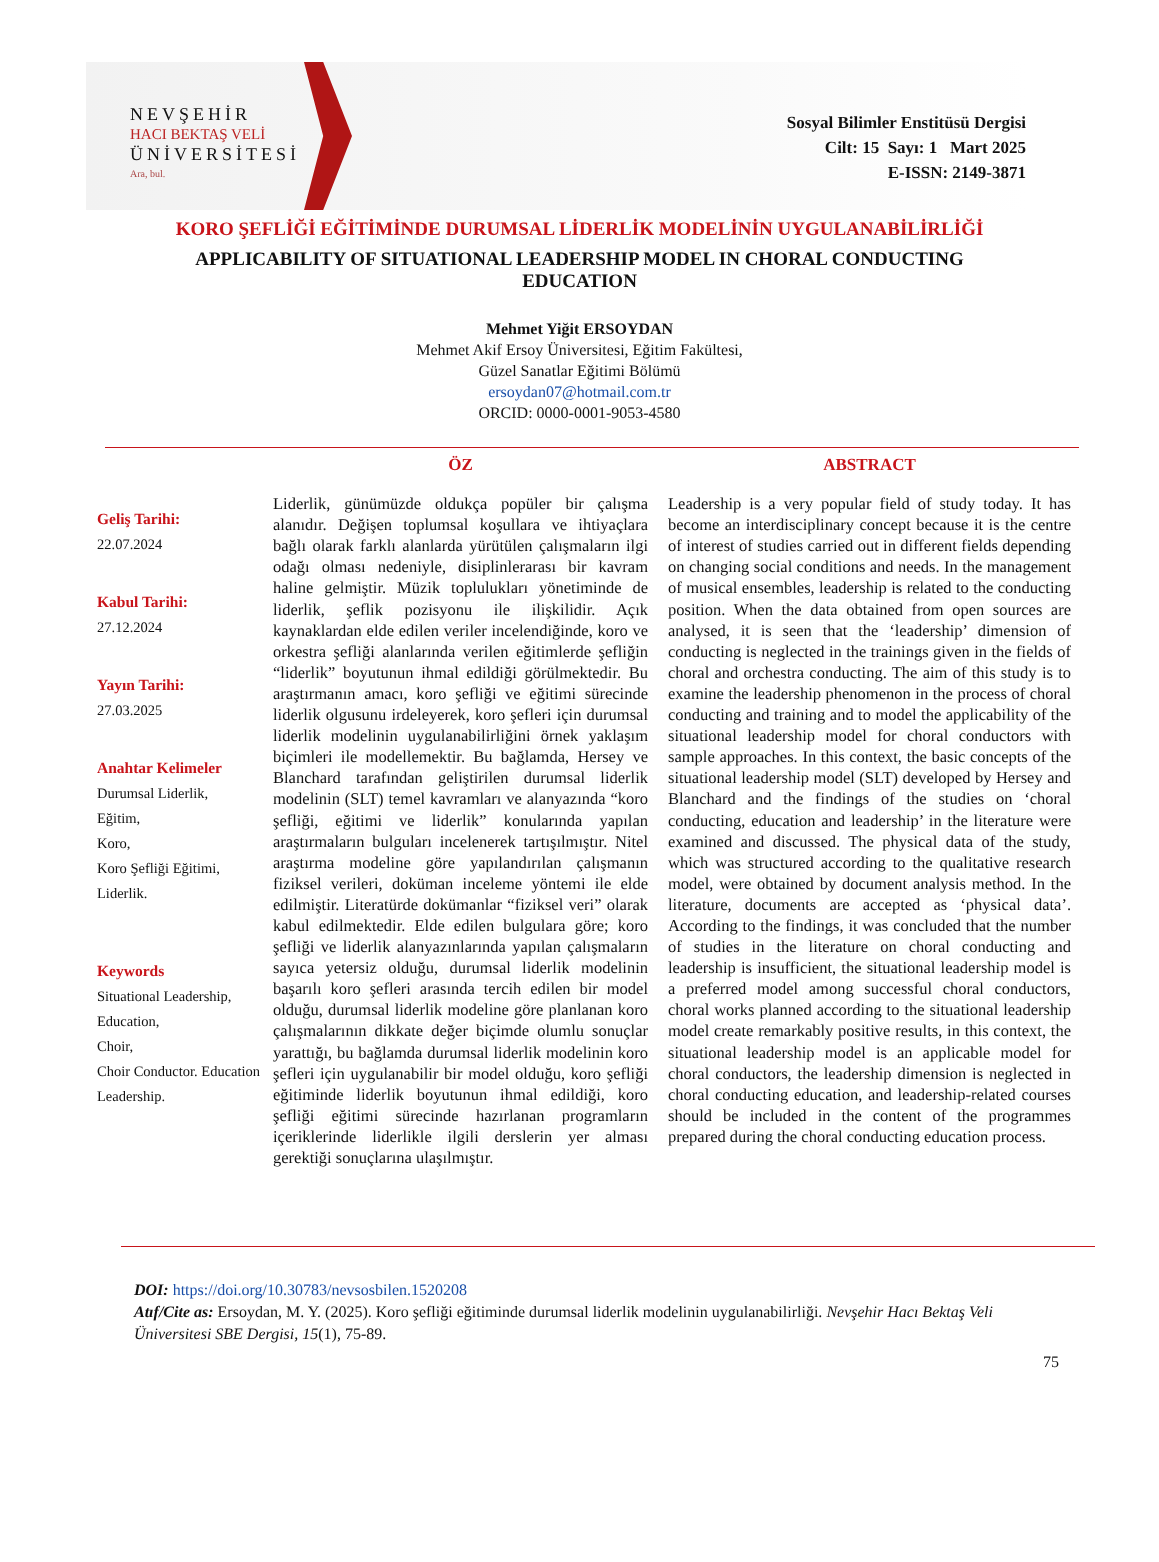NEVŞEHİR
HACI BEKTAŞ VELİ
ÜNİVERSİTESİ
Ara, bul.
Sosyal Bilimler Enstitüsü Dergisi
Cilt: 15 Sayı: 1 Mart 2025
E-ISSN: 2149-3871
KORO ŞEFLİĞİ EĞİTİMİNDE DURUMSAL LİDERLİK MODELİNİN UYGULANABİLİRLİĞİ
APPLICABILITY OF SITUATIONAL LEADERSHIP MODEL IN CHORAL CONDUCTING EDUCATION
Mehmet Yiğit ERSOYDAN
Mehmet Akif Ersoy Üniversitesi, Eğitim Fakültesi,
Güzel Sanatlar Eğitimi Bölümü
ersoydan07@hotmail.com.tr
ORCID: 0000-0001-9053-4580
Geliş Tarihi:
22.07.2024
Kabul Tarihi:
27.12.2024
Yayın Tarihi:
27.03.2025
Anahtar Kelimeler
Durumsal Liderlik,
Eğitim,
Koro,
Koro Şefliği Eğitimi,
Liderlik.
Keywords
Situational Leadership,
Education,
Choir,
Choir Conductor. Education
Leadership.
ÖZ
Liderlik, günümüzde oldukça popüler bir çalışma alanıdır. Değişen toplumsal koşullara ve ihtiyaçlara bağlı olarak farklı alanlarda yürütülen çalışmaların ilgi odağı olması nedeniyle, disiplinlerarası bir kavram haline gelmiştir. Müzik toplulukları yönetiminde de liderlik, şeflik pozisyonu ile ilişkilidir. Açık kaynaklardan elde edilen veriler incelendiğinde, koro ve orkestra şefliği alanlarında verilen eğitimlerde şefliğin “liderlik” boyutunun ihmal edildiği görülmektedir. Bu araştırmanın amacı, koro şefliği ve eğitimi sürecinde liderlik olgusunu irdeleyerek, koro şefleri için durumsal liderlik modelinin uygulanabilirliğini örnek yaklaşım biçimleri ile modellemektir. Bu bağlamda, Hersey ve Blanchard tarafından geliştirilen durumsal liderlik modelinin (SLT) temel kavramları ve alanyazında “koro şefliği, eğitimi ve liderlik” konularında yapılan araştırmaların bulguları incelenerek tartışılmıştır. Nitel araştırma modeline göre yapılandırılan çalışmanın fiziksel verileri, doküman inceleme yöntemi ile elde edilmiştir. Literatürde dokümanlar “fiziksel veri” olarak kabul edilmektedir. Elde edilen bulgulara göre; koro şefliği ve liderlik alanyazınlarında yapılan çalışmaların sayıca yetersiz olduğu, durumsal liderlik modelinin başarılı koro şefleri arasında tercih edilen bir model olduğu, durumsal liderlik modeline göre planlanan koro çalışmalarının dikkate değer biçimde olumlu sonuçlar yarattığı, bu bağlamda durumsal liderlik modelinin koro şefleri için uygulanabilir bir model olduğu, koro şefliği eğitiminde liderlik boyutunun ihmal edildiği, koro şefliği eğitimi sürecinde hazırlanan programların içeriklerinde liderlikle ilgili derslerin yer alması gerektiği sonuçlarına ulaşılmıştır.
ABSTRACT
Leadership is a very popular field of study today. It has become an interdisciplinary concept because it is the centre of interest of studies carried out in different fields depending on changing social conditions and needs. In the management of musical ensembles, leadership is related to the conducting position. When the data obtained from open sources are analysed, it is seen that the ‘leadership’ dimension of conducting is neglected in the trainings given in the fields of choral and orchestra conducting. The aim of this study is to examine the leadership phenomenon in the process of choral conducting and training and to model the applicability of the situational leadership model for choral conductors with sample approaches. In this context, the basic concepts of the situational leadership model (SLT) developed by Hersey and Blanchard and the findings of the studies on ‘choral conducting, education and leadership’ in the literature were examined and discussed. The physical data of the study, which was structured according to the qualitative research model, were obtained by document analysis method. In the literature, documents are accepted as ‘physical data’. According to the findings, it was concluded that the number of studies in the literature on choral conducting and leadership is insufficient, the situational leadership model is a preferred model among successful choral conductors, choral works planned according to the situational leadership model create remarkably positive results, in this context, the situational leadership model is an applicable model for choral conductors, the leadership dimension is neglected in choral conducting education, and leadership-related courses should be included in the content of the programmes prepared during the choral conducting education process.
DOI: https://doi.org/10.30783/nevsosbilen.1520208
Atıf/Cite as: Ersoydan, M. Y. (2025). Koro şefliği eğitiminde durumsal liderlik modelinin uygulanabilirliği. Nevşehir Hacı Bektaş Veli Üniversitesi SBE Dergisi, 15(1), 75-89.
75